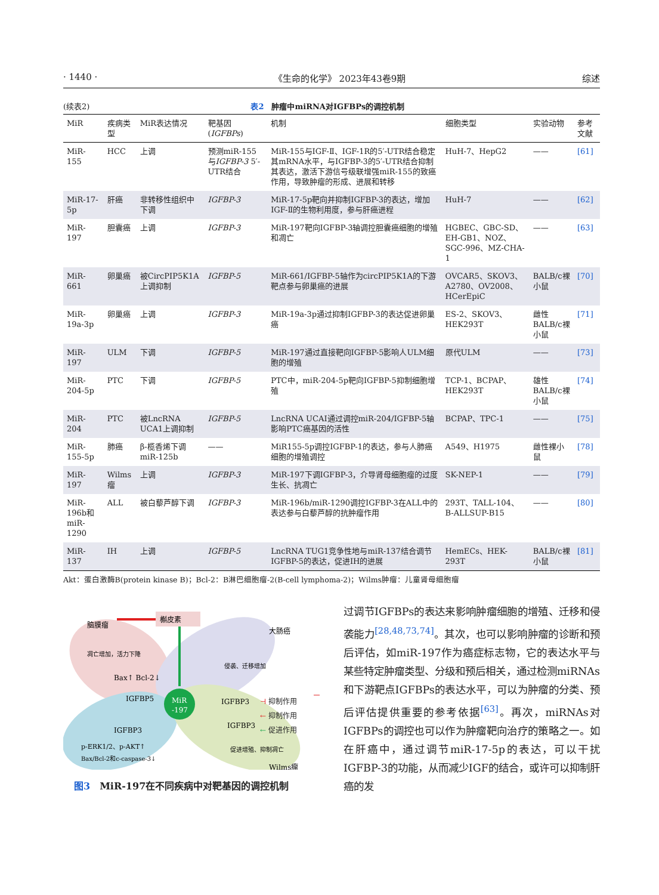· 1440 · 《生命的化学》 2023年43卷9期 综述
(续表2) 表2　肿瘤中miRNA对IGFBPs的调控机制
| MiR | 疾病类型 | MiR表达情况 | 靶基因( IGFBPs ) | 机制 | 细胞类型 | 实验动物 | 参考文献 |
| --- | --- | --- | --- | --- | --- | --- | --- |
| MiR-155 | HCC | 上调 | 预测miR-155与 IGFBP-3 5′-UTR结合 | MiR-155与IGF-Ⅱ、IGF-1R的5′-UTR结合稳定其mRNA水平，与IGFBP-3的5′-UTR结合抑制其表达，激活下游信号级联增强miR-155的致癌作用，导致肿瘤的形成、进展和转移 | HuH-7、HepG2 | —— | [61] |
| MiR-17-5p | 肝癌 | 非转移性组织中下调 | IGFBP-3 | MiR-17-5p靶向并抑制IGFBP-3的表达，增加IGF-Ⅱ的生物利用度，参与肝癌进程 | HuH-7 | —— | [62] |
| MiR-197 | 胆囊癌 | 上调 | IGFBP-3 | MiR-197靶向IGFBP-3轴调控胆囊癌细胞的增殖和凋亡 | HGBEC、GBC-SD、EH-GB1、NOZ、SGC-996、MZ-CHA-1 | —— | [63] |
| MiR-661 | 卵巢癌 | 被CircPIP5K1A上调抑制 | IGFBP-5 | MiR-661/IGFBP-5轴作为circPIP5K1A的下游靶点参与卵巢癌的进展 | OVCAR5、SKOV3、A2780、OV2008、HCerEpiC | BALB/c裸小鼠 | [70] |
| MiR-19a-3p | 卵巢癌 | 上调 | IGFBP-3 | MiR-19a-3p通过抑制IGFBP-3的表达促进卵巢癌 | ES-2、SKOV3、HEK293T | 雌性BALB/c裸小鼠 | [71] |
| MiR-197 | ULM | 下调 | IGFBP-5 | MiR-197通过直接靶向IGFBP-5影响人ULM细胞的增殖 | 原代ULM | —— | [73] |
| MiR-204-5p | PTC | 下调 | IGFBP-5 | PTC中，miR-204-5p靶向IGFBP-5抑制细胞增殖 | TCP-1、BCPAP、HEK293T | 雄性BALB/c裸小鼠 | [74] |
| MiR-204 | PTC | 被LncRNA UCA1上调抑制 | IGFBP-5 | LncRNA UCAI通过调控miR-204/IGFBP-5轴影响PTC癌基因的活性 | BCPAP、TPC-1 | —— | [75] |
| MiR-155-5p | 肺癌 | β-榄香烯下调miR-125b | —— | MiR155-5p调控IGFBP-1的表达，参与人肺癌细胞的增殖调控 | A549、H1975 | 雌性裸小鼠 | [78] |
| MiR-197 | Wilms瘤 | 上调 | IGFBP-3 | MiR-197下调IGFBP-3，介导肾母细胞瘤的过度生长、抗凋亡 | SK-NEP-1 | —— | [79] |
| MiR-196b和miR-1290 | ALL | 被白藜芦醇下调 | IGFBP-3 | MiR-196b/miR-1290调控IGFBP-3在ALL中的表达参与白藜芦醇的抗肿瘤作用 | 293T、TALL-104、B-ALLSUP-B15 | —— | [80] |
| MiR-137 | IH | 上调 | IGFBP-5 | LncRNA TUG1竞争性地与miR-137结合调节IGFBP-5的表达，促进IH的进展 | HemECs、HEK-293T | BALB/c裸小鼠 | [81] |
Akt：蛋白激酶B(protein kinase B)；Bcl-2：B淋巴细胞瘤-2(B-cell lymphoma-2)；Wilms肿瘤：儿童肾母细胞瘤
MiR
-197
槲皮素
脑膜瘤
大肠癌
凋亡增加，活力下降
Bax↑ Bcl-2↓
IGFBP5
侵袭、迁移增加
IGFBP3
IGFBP3
p-ERK1/2、p-AKT↑
Bax/Bcl-2和c-caspase-3↓
IGFBP3
促进增殖、抑制凋亡
Wilms瘤
.
⊣ 抑制作用
← 抑制作用
← 促进作用
图3　MiR-197在不同疾病中对靶基因的调控机制
过调节IGFBPs的表达来影响肿瘤细胞的增殖、迁移和侵袭能力<sup>[28,48,73,74]</sup>。其次，也可以影响肿瘤的诊断和预后评估，如miR-197作为癌症标志物，它的表达水平与某些特定肿瘤类型、分级和预后相关，通过检测miRNAs和下游靶点IGFBPs的表达水平，可以为肿瘤的分类、预后评估提供重要的参考依据<sup>[63]</sup>。再次，miRNAs对IGFBPs的调控也可以作为肿瘤靶向治疗的策略之一。如在肝癌中，通过调节miR-17-5p的表达，可以干扰IGFBP-3的功能，从而减少IGF的结合，或许可以抑制肝癌的发